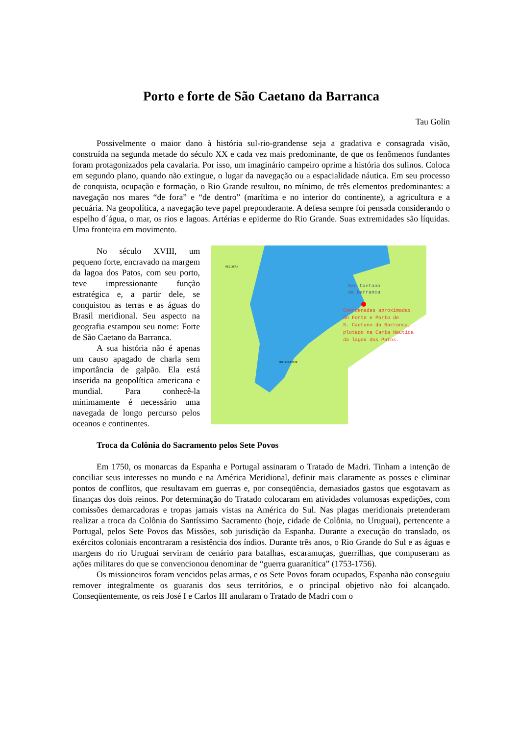Porto e forte de São Caetano da Barranca
Tau Golin
Possivelmente o maior dano à história sul-rio-grandense seja a gradativa e consagrada visão, construída na segunda metade do século XX e cada vez mais predominante, de que os fenômenos fundantes foram protagonizados pela cavalaria. Por isso, um imaginário campeiro oprime a história dos sulinos. Coloca em segundo plano, quando não extingue, o lugar da navegação ou a espacialidade náutica. Em seu processo de conquista, ocupação e formação, o Rio Grande resultou, no mínimo, de três elementos predominantes: a navegação nos mares “de fora” e “de dentro” (marítima e no interior do continente), a agricultura e a pecuária. Na geopolítica, a navegação teve papel preponderante. A defesa sempre foi pensada considerando o espelho d´água, o mar, os rios e lagoas. Artérias e epiderme do Rio Grande. Suas extremidades são líquidas. Uma fronteira em movimento.
No século XVIII, um pequeno forte, encravado na margem da lagoa dos Patos, com seu porto, teve impressionante função estratégica e, a partir dele, se conquistou as terras e as águas do Brasil meridional. Seu aspecto na geografia estampou seu nome: Forte de São Caetano da Barranca.
A sua história não é apenas um causo apagado de charla sem importância de galpão. Ela está inserida na geopolítica americana e mundial. Para conhecê-la minimamente é necessário uma navegada de longo percurso pelos oceanos e continentes.
Coordenadas aproximadas
do Forte e Porto de
S. Caetano da Barranca,
plotado na Carta Nautica
da lagoa dos Patos.
Sao Caetano
da Barranca
PELOTAS
RIO GRANDE
Troca da Colônia do Sacramento pelos Sete Povos
Em 1750, os monarcas da Espanha e Portugal assinaram o Tratado de Madri. Tinham a intenção de conciliar seus interesses no mundo e na América Meridional, definir mais claramente as posses e eliminar pontos de conflitos, que resultavam em guerras e, por conseqüência, demasiados gastos que esgotavam as finanças dos dois reinos. Por determinação do Tratado colocaram em atividades volumosas expedições, com comissões demarcadoras e tropas jamais vistas na América do Sul. Nas plagas meridionais pretenderam realizar a troca da Colônia do Santíssimo Sacramento (hoje, cidade de Colônia, no Uruguai), pertencente a Portugal, pelos Sete Povos das Missões, sob jurisdição da Espanha. Durante a execução do translado, os exércitos coloniais encontraram a resistência dos índios. Durante três anos, o Rio Grande do Sul e as águas e margens do rio Uruguai serviram de cenário para batalhas, escaramuças, guerrilhas, que compuseram as ações militares do que se convencionou denominar de “guerra guaranítica” (1753-1756).
Os missioneiros foram vencidos pelas armas, e os Sete Povos foram ocupados, Espanha não conseguiu remover integralmente os guaranis dos seus territórios, e o principal objetivo não foi alcançado. Conseqüentemente, os reis José I e Carlos III anularam o Tratado de Madri com o